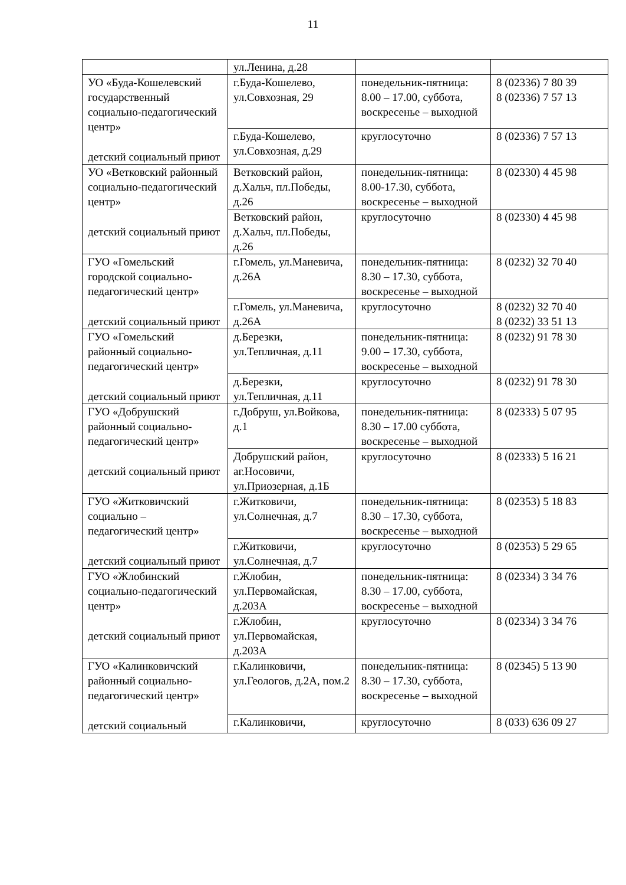11
| | ул.Ленина, д.28 | | |
| УО «Буда-Кошелевский государственный социально-педагогический центр» детский социальный приют | г.Буда-Кошелево, ул.Совхозная, 29 | понедельник-пятница: 8.00 – 17.00, суббота, воскресенье – выходной | 8 (02336) 7 80 39 8 (02336) 7 57 13 |
| | г.Буда-Кошелево, ул.Совхозная, д.29 | круглосуточно | 8 (02336) 7 57 13 |
| УО «Ветковский районный социально-педагогический центр» детский социальный приют | Ветковский район, д.Хальч, пл.Победы, д.26 | понедельник-пятница: 8.00-17.30, суббота, воскресенье – выходной | 8 (02330) 4 45 98 |
| | Ветковский район, д.Хальч, пл.Победы, д.26 | круглосуточно | 8 (02330) 4 45 98 |
| ГУО «Гомельский городской социально-педагогический центр» детский социальный приют | г.Гомель, ул.Маневича, д.26А | понедельник-пятница: 8.30 – 17.30, суббота, воскресенье – выходной | 8 (0232) 32 70 40 |
| | г.Гомель, ул.Маневича, д.26А | круглосуточно | 8 (0232) 32 70 40 8 (0232) 33 51 13 |
| ГУО «Гомельский районный социально-педагогический центр» детский социальный приют | д.Березки, ул.Тепличная, д.11 | понедельник-пятница: 9.00 – 17.30, суббота, воскресенье – выходной | 8 (0232) 91 78 30 |
| | д.Березки, ул.Тепличная, д.11 | круглосуточно | 8 (0232) 91 78 30 |
| ГУО «Добрушский районный социально-педагогический центр» детский социальный приют | г.Добруш, ул.Войкова, д.1 | понедельник-пятница: 8.30 – 17.00 суббота, воскресенье – выходной | 8 (02333) 5 07 95 |
| | Добрушский район, аг.Носовичи, ул.Приозерная, д.1Б | круглосуточно | 8 (02333) 5 16 21 |
| ГУО «Житковичский социально – педагогический центр» детский социальный приют | г.Житковичи, ул.Солнечная, д.7 | понедельник-пятница: 8.30 – 17.30, суббота, воскресенье – выходной | 8 (02353) 5 18 83 |
| | г.Житковичи, ул.Солнечная, д.7 | круглосуточно | 8 (02353) 5 29 65 |
| ГУО «Жлобинский социально-педагогический центр» детский социальный приют | г.Жлобин, ул.Первомайская, д.203А | понедельник-пятница: 8.30 – 17.00, суббота, воскресенье – выходной | 8 (02334) 3 34 76 |
| | г.Жлобин, ул.Первомайская, д.203А | круглосуточно | 8 (02334) 3 34 76 |
| ГУО «Калинковичский районный социально-педагогический центр» детский социальный | г.Калинковичи, ул.Геологов, д.2А, пом.2 | понедельник-пятница: 8.30 – 17.30, суббота, воскресенье – выходной | 8 (02345) 5 13 90 |
| | г.Калинковичи, | круглосуточно | 8 (033) 636 09 27 |